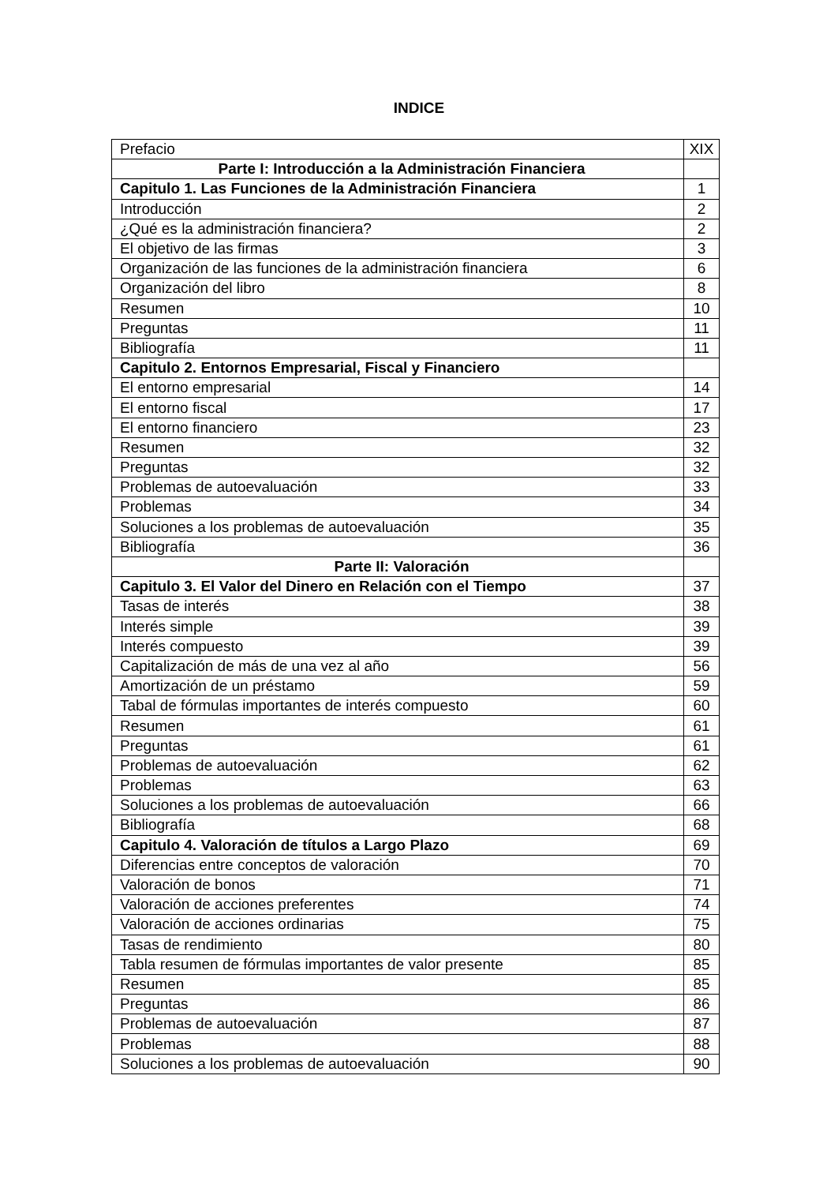INDICE
| Prefacio | XIX |
| Parte I: Introducción a la Administración Financiera | |
| Capitulo 1. Las Funciones de la Administración Financiera | 1 |
| Introducción | 2 |
| ¿Qué es la administración financiera? | 2 |
| El objetivo de las firmas | 3 |
| Organización de las funciones de la administración financiera | 6 |
| Organización del libro | 8 |
| Resumen | 10 |
| Preguntas | 11 |
| Bibliografía | 11 |
| Capitulo 2. Entornos Empresarial, Fiscal y Financiero | |
| El entorno empresarial | 14 |
| El entorno fiscal | 17 |
| El entorno financiero | 23 |
| Resumen | 32 |
| Preguntas | 32 |
| Problemas de autoevaluación | 33 |
| Problemas | 34 |
| Soluciones a los problemas de autoevaluación | 35 |
| Bibliografía | 36 |
| Parte II: Valoración | |
| Capitulo 3. El Valor del Dinero en Relación con el Tiempo | 37 |
| Tasas de interés | 38 |
| Interés simple | 39 |
| Interés compuesto | 39 |
| Capitalización de más de una vez al año | 56 |
| Amortización de un préstamo | 59 |
| Tabal de fórmulas importantes de interés compuesto | 60 |
| Resumen | 61 |
| Preguntas | 61 |
| Problemas de autoevaluación | 62 |
| Problemas | 63 |
| Soluciones a los problemas de autoevaluación | 66 |
| Bibliografía | 68 |
| Capitulo 4. Valoración de títulos a Largo Plazo | 69 |
| Diferencias entre conceptos de valoración | 70 |
| Valoración de bonos | 71 |
| Valoración de acciones preferentes | 74 |
| Valoración de acciones ordinarias | 75 |
| Tasas de rendimiento | 80 |
| Tabla resumen de fórmulas importantes de valor presente | 85 |
| Resumen | 85 |
| Preguntas | 86 |
| Problemas de autoevaluación | 87 |
| Problemas | 88 |
| Soluciones a los problemas de autoevaluación | 90 |